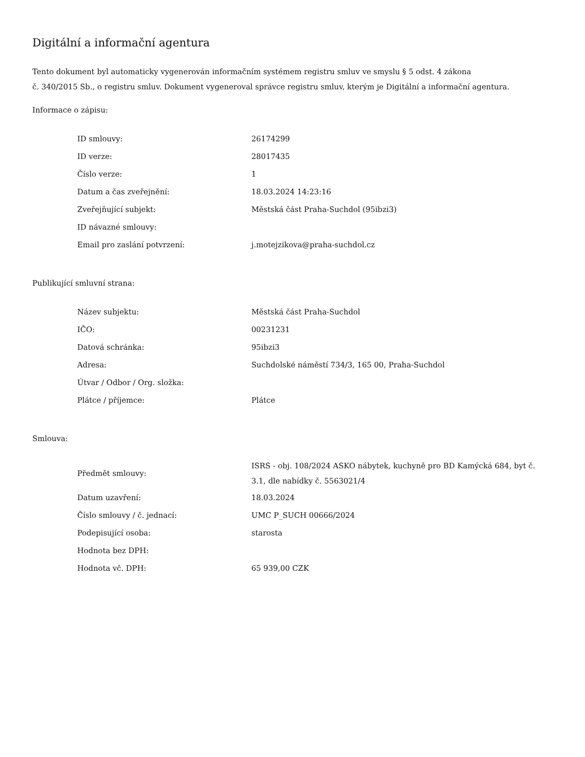Digitální a informační agentura
Tento dokument byl automaticky vygenerován informačním systémem registru smluv ve smyslu § 5 odst. 4 zákona
č. 340/2015 Sb., o registru smluv. Dokument vygeneroval správce registru smluv, kterým je Digitální a informační agentura.
Informace o zápisu:
| ID smlouvy: | 26174299 |
| ID verze: | 28017435 |
| Číslo verze: | 1 |
| Datum a čas zveřejnění: | 18.03.2024 14:23:16 |
| Zveřejňující subjekt: | Městská část Praha-Suchdol (95ibzi3) |
| ID návazné smlouvy: | |
| Email pro zaslání potvrzení: | j.motejzikova@praha-suchdol.cz |
Publikující smluvní strana:
| Název subjektu: | Městská část Praha-Suchdol |
| IČO: | 00231231 |
| Datová schránka: | 95ibzi3 |
| Adresa: | Suchdolské náměstí 734/3, 165 00, Praha-Suchdol |
| Útvar / Odbor / Org. složka: | |
| Plátce / příjemce: | Plátce |
Smlouva:
| Předmět smlouvy: | ISRS - obj. 108/2024 ASKO nábytek, kuchyně pro BD Kamýcká 684, byt č. 3.1, dle nabídky č. 5563021/4 |
| Datum uzavření: | 18.03.2024 |
| Číslo smlouvy / č. jednací: | UMC P_SUCH 00666/2024 |
| Podepisující osoba: | starosta |
| Hodnota bez DPH: | |
| Hodnota vč. DPH: | 65 939,00 CZK |